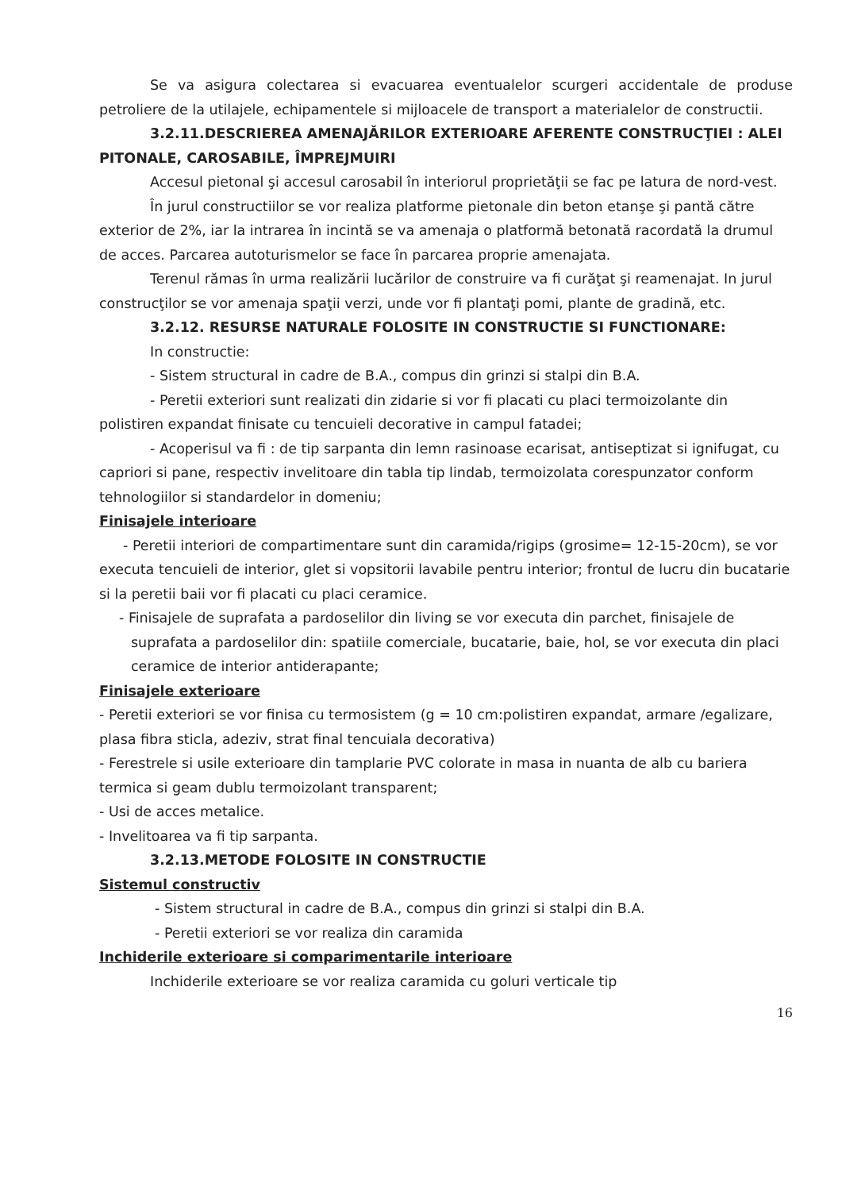Se va asigura colectarea si evacuarea eventualelor scurgeri accidentale de produse petroliere de la utilajele, echipamentele si mijloacele de transport a materialelor de constructii.
3.2.11.DESCRIEREA AMENAJĂRILOR EXTERIOARE AFERENTE CONSTRUCŢIEI : ALEI PITONALE, CAROSABILE, ÎMPREJMUIRI
Accesul pietonal şi accesul carosabil în interiorul proprietăţii se fac pe latura de nord-vest.
În jurul constructiilor se vor realiza platforme pietonale din beton etanşe şi pantă către exterior de 2%, iar la intrarea în incintă se va amenaja o platformă betonată racordată la drumul de acces. Parcarea autoturismelor se face în parcarea proprie amenajata.
Terenul rămas în urma realizării lucărilor de construire va fi curăţat şi reamenajat. In jurul construcţilor se vor amenaja spaţii verzi, unde vor fi plantaţi pomi, plante de gradină, etc.
3.2.12. RESURSE NATURALE FOLOSITE IN CONSTRUCTIE SI FUNCTIONARE:
In constructie:
- Sistem structural in cadre de B.A., compus din grinzi si stalpi din B.A.
- Peretii exteriori sunt realizati din zidarie si vor fi placati cu placi termoizolante din polistiren expandat finisate cu tencuieli decorative in campul fatadei;
- Acoperisul va fi : de tip sarpanta din lemn rasinoase ecarisat, antiseptizat si ignifugat, cu capriori si pane, respectiv invelitoare din tabla tip lindab, termoizolata corespunzator conform tehnologiilor si standardelor in domeniu;
Finisajele interioare
- Peretii interiori de compartimentare sunt din caramida/rigips (grosime= 12-15-20cm), se vor executa tencuieli de interior, glet si vopsitorii lavabile pentru interior; frontul de lucru din bucatarie si la peretii baii vor fi placati cu placi ceramice.
- Finisajele de suprafata a pardoselilor din living se vor executa din parchet, finisajele de suprafata a pardoselilor din: spatiile comerciale, bucatarie, baie, hol, se vor executa din placi ceramice de interior antiderapante;
Finisajele exterioare
- Peretii exteriori se vor finisa cu termosistem (g = 10 cm:polistiren expandat, armare /egalizare, plasa fibra sticla, adeziv, strat final tencuiala decorativa)
- Ferestrele si usile exterioare din tamplarie PVC colorate in masa in nuanta de alb cu bariera termica si geam dublu termoizolant transparent;
- Usi de acces metalice.
- Invelitoarea va fi tip sarpanta.
3.2.13.METODE FOLOSITE IN CONSTRUCTIE
Sistemul constructiv
- Sistem structural in cadre de B.A., compus din grinzi si stalpi din B.A.
- Peretii exteriori se vor realiza din caramida
Inchiderile exterioare si comparimentarile interioare
Inchiderile exterioare se vor realiza caramida cu goluri verticale tip
16